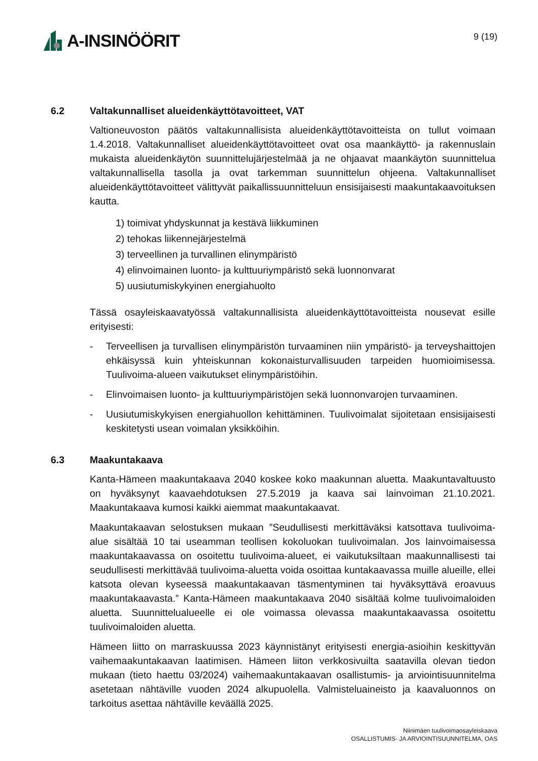A-INSINÖÖRIT
9 (19)
6.2 Valtakunnalliset alueidenkäyttötavoitteet, VAT
Valtioneuvoston päätös valtakunnallisista alueidenkäyttötavoitteista on tullut voimaan 1.4.2018. Valtakunnalliset alueidenkäyttötavoitteet ovat osa maankäyttö- ja rakennuslain mukaista alueidenkäytön suunnittelujärjestelmää ja ne ohjaavat maankäytön suunnittelua valtakunnallisella tasolla ja ovat tarkemman suunnittelun ohjeena. Valtakunnalliset alueidenkäyttötavoitteet välittyvät paikallissuunnitteluun ensisijaisesti maakuntakaavoituksen kautta.
1) toimivat yhdyskunnat ja kestävä liikkuminen
2) tehokas liikennejärjestelmä
3) terveellinen ja turvallinen elinympäristö
4) elinvoimainen luonto- ja kulttuuriympäristö sekä luonnonvarat
5) uusiutumiskykyinen energiahuolto
Tässä osayleiskaavatyössä valtakunnallisista alueidenkäyttötavoitteista nousevat esille erityisesti:
- Terveellisen ja turvallisen elinympäristön turvaaminen niin ympäristö- ja terveyshaittojen ehkäisyssä kuin yhteiskunnan kokonaisturvallisuuden tarpeiden huomioimisessa. Tuulivoima-alueen vaikutukset elinympäristöihin.
- Elinvoimaisen luonto- ja kulttuuriympäristöjen sekä luonnonvarojen turvaaminen.
- Uusiutumiskykyisen energiahuollon kehittäminen. Tuulivoimalat sijoitetaan ensisijaisesti keskitetysti usean voimalan yksikköihin.
6.3 Maakuntakaava
Kanta-Hämeen maakuntakaava 2040 koskee koko maakunnan aluetta. Maakuntavaltuusto on hyväksynyt kaavaehdotuksen 27.5.2019 ja kaava sai lainvoiman 21.10.2021. Maakuntakaava kumosi kaikki aiemmat maakuntakaavat.
Maakuntakaavan selostuksen mukaan ”Seudullisesti merkittäväksi katsottava tuulivoima-alue sisältää 10 tai useamman teollisen kokoluokan tuulivoimalan. Jos lainvoimaisessa maakuntakaavassa on osoitettu tuulivoima-alueet, ei vaikutuksiltaan maakunnallisesti tai seudullisesti merkittävää tuulivoima-aluetta voida osoittaa kuntakaavassa muille alueille, ellei katsota olevan kyseessä maakuntakaavan täsmentyminen tai hyväksyttävä eroavuus maakuntakaavasta.” Kanta-Hämeen maakuntakaava 2040 sisältää kolme tuulivoimaloiden aluetta. Suunnittelualueelle ei ole voimassa olevassa maakuntakaavassa osoitettu tuulivoimaloiden aluetta.
Hämeen liitto on marraskuussa 2023 käynnistänyt erityisesti energia-asioihin keskittyvän vaihemaakuntakaavan laatimisen. Hämeen liiton verkkosivuilta saatavilla olevan tiedon mukaan (tieto haettu 03/2024) vaihemaakuntakaavan osallistumis- ja arviointisuunnitelma asetetaan nähtäville vuoden 2024 alkupuolella. Valmisteluaineisto ja kaavaluonnos on tarkoitus asettaa nähtäville keväällä 2025.
Niinimäen tuulivoimaosayleiskaava
OSALLISTUMIS- JA ARVIOINTISUUNNITELMA, OAS